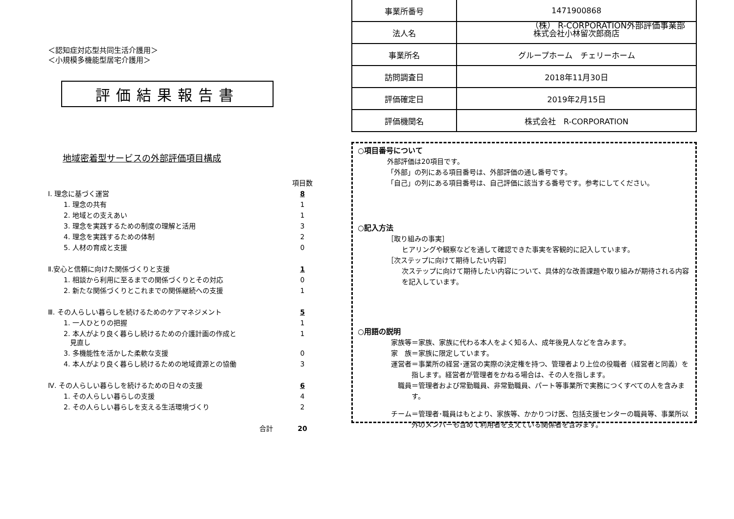（株） R-CORPORATION外部評価事業部
＜認知症対応型共同生活介護用＞
＜小規模多機能型居宅介護用＞
評価結果報告書
地域密着型サービスの外部評価項目構成
| | 項目数 |
| Ⅰ. 理念に基づく運営 | 8 |
| 1. 理念の共有 | 1 |
| 2. 地域との支えあい | 1 |
| 3. 理念を実践するための制度の理解と活用 | 3 |
| 4. 理念を実践するための体制 | 2 |
| 5. 人材の育成と支援 | 0 |
| Ⅱ.安心と信頼に向けた関係づくりと支援 | 1 |
| 1. 相談から利用に至るまでの関係づくりとその対応 | 0 |
| 2. 新たな関係づくりとこれまでの関係継続への支援 | 1 |
| Ⅲ. その人らしい暮らしを続けるためのケアマネジメント | 5 |
| 1. 一人ひとりの把握 | 1 |
| 2. 本人がより良く暮らし続けるための介護計画の作成と 見直し | 1 |
| 3. 多機能性を活かした柔軟な支援 | 0 |
| 4. 本人がより良く暮らし続けるための地域資源との協働 | 3 |
| Ⅳ. その人らしい暮らしを続けるための日々の支援 | 6 |
| 1. その人らしい暮らしの支援 | 4 |
| 2. その人らしい暮らしを支える生活環境づくり | 2 |
| 合計 | 20 |
| 事業所番号 | 1471900868 |
| 法人名 | 株式会社小林留次郎商店 |
| 事業所名 | グループホーム チェリーホーム |
| 訪問調査日 | 2018年11月30日 |
| 評価確定日 | 2019年2月15日 |
| 評価機関名 | 株式会社 R-CORPORATION |
○項目番号について
外部評価は20項目です。
「外部」の列にある項目番号は、外部評価の通し番号です。
「自己」の列にある項目番号は、自己評価に該当する番号です。参考にしてください。
○記入方法
［取り組みの事実］
ヒアリングや観察などを通して確認できた事実を客観的に記入しています。
［次ステップに向けて期待したい内容］
次ステップに向けて期待したい内容について、具体的な改善課題や取り組みが期待される内容を記入しています。
○用語の説明
家族等 ＝家族、家族に代わる本人をよく知る人、成年後見人などを含みます。
家　族 ＝家族に限定しています。
運営者 ＝事業所の経営･運営の実際の決定権を持つ、管理者より上位の役職者（経営者と同義）を指します。経営者が管理者をかねる場合は、その人を指します。
職員 ＝管理者および常勤職員、非常勤職員、パート等事業所で実務につくすべての人を含みます。
チーム ＝管理者･職員はもとより、家族等、かかりつけ医、包括支援センターの職員等、事業所以外のメンバーも含めて利用者を支えている関係者を含みます。